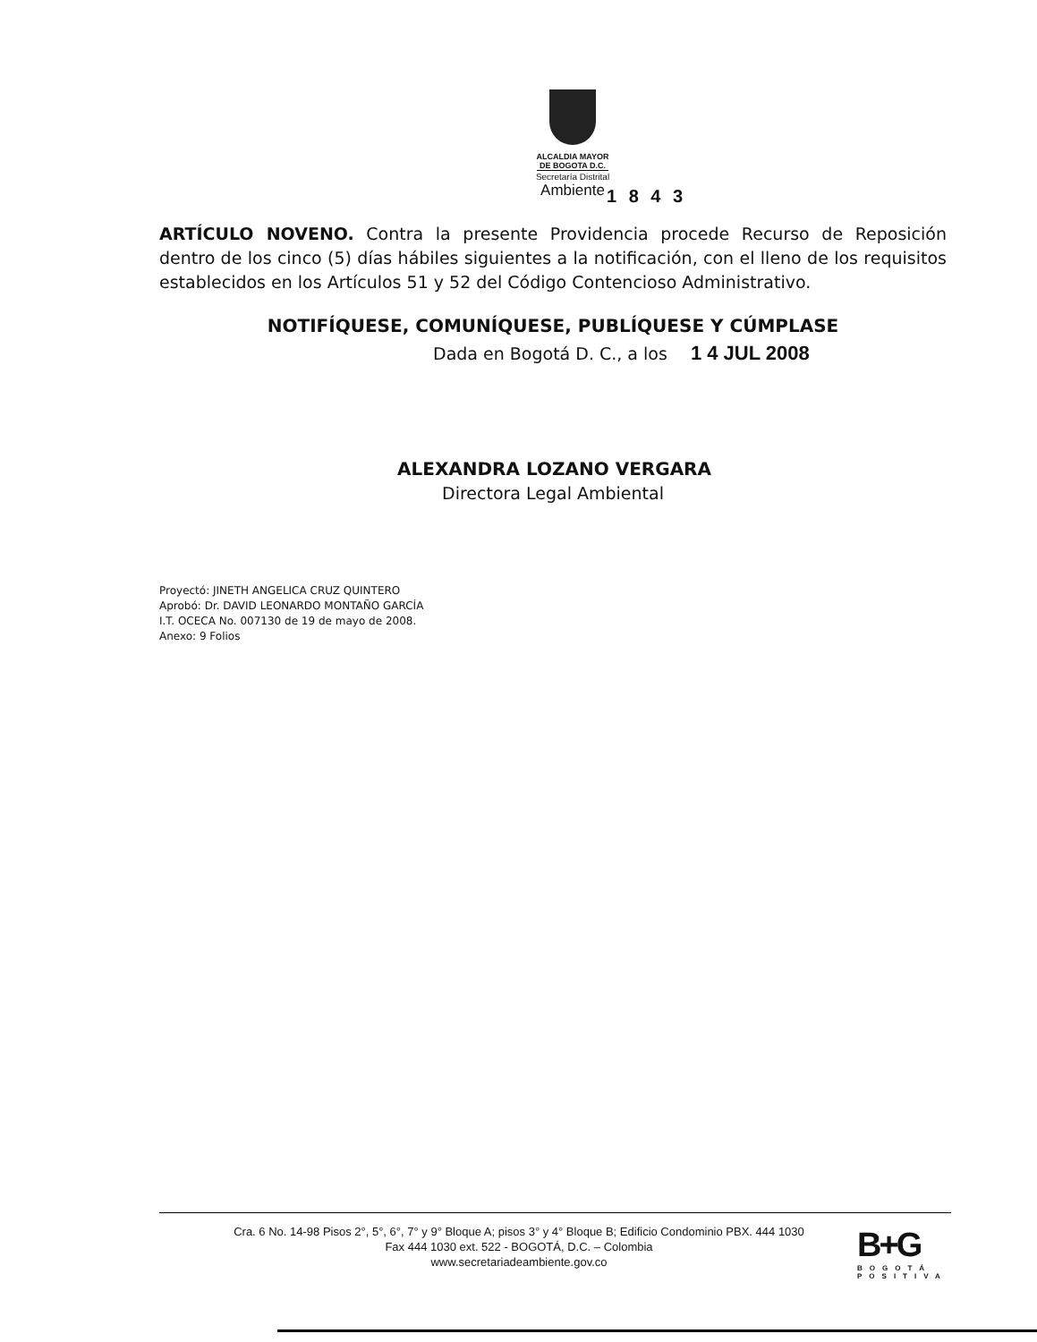ALCALDIA MAYOR
DE BOGOTA D.C.
Secretaría Distrital
Ambiente
1 8 4 3
ARTÍCULO NOVENO. Contra la presente Providencia procede Recurso de Reposición dentro de los cinco (5) días hábiles siguientes a la notificación, con el lleno de los requisitos establecidos en los Artículos 51 y 52 del Código Contencioso Administrativo.
NOTIFÍQUESE, COMUNÍQUESE, PUBLÍQUESE Y CÚMPLASE
Dada en Bogotá D. C., a los 1 4 JUL 2008
ALEXANDRA LOZANO VERGARA
Directora Legal Ambiental
Proyectó: JINETH ANGELICA CRUZ QUINTERO
Aprobó: Dr. DAVID LEONARDO MONTAÑO GARCÍA
I.T. OCECA No. 007130 de 19 de mayo de 2008.
Anexo: 9 Folios
Cra. 6 No. 14-98 Pisos 2°, 5°, 6°, 7° y 9° Bloque A; pisos 3° y 4° Bloque B; Edificio Condominio PBX. 444 1030
Fax 444 1030 ext. 522 - BOGOTÁ, D.C. – Colombia
www.secretariadeambiente.gov.co
B+G
BOGOTÁ
POSITIVA